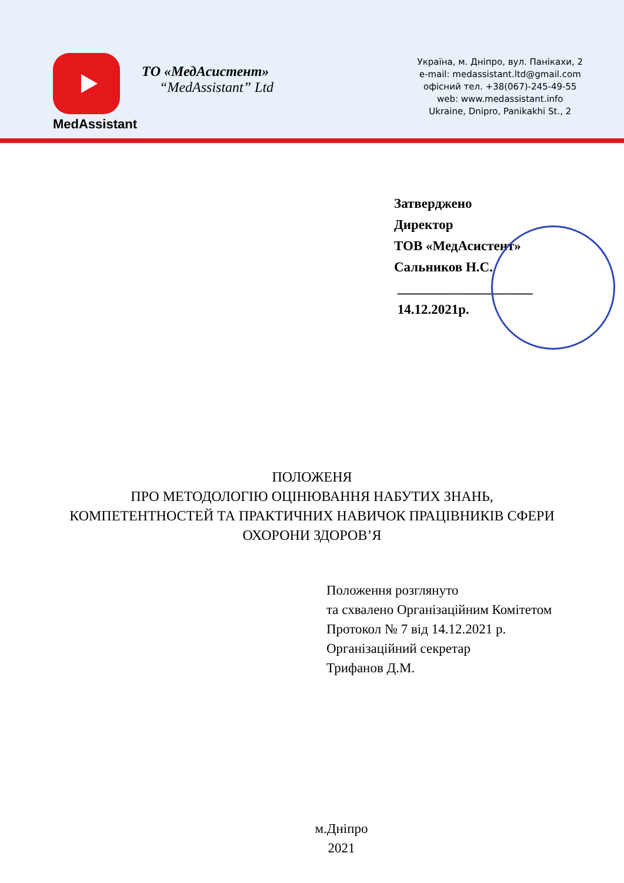MedAssistant
ТО «МедАсистент»
“MedAssistant” Ltd
Україна, м. Дніпро, вул. Панікахи, 2
e-mail: medassistant.ltd@gmail.com
офісний тел. +38(067)-245-49-55
web: www.medassistant.info
Ukraine, Dnipro, Panikakhi St., 2
Затверджено
Директор
ТОВ «МедАсистент»
Сальников Н.С.
____________________
14.12.2021р.
ПОЛОЖЕНЯ
ПРО МЕТОДОЛОГІЮ ОЦІНЮВАННЯ НАБУТИХ ЗНАНЬ,
КОМПЕТЕНТНОСТЕЙ ТА ПРАКТИЧНИХ НАВИЧОК ПРАЦІВНИКІВ СФЕРИ
ОХОРОНИ ЗДОРОВ’Я
Положення розглянуто
та схвалено Організаційним Комітетом
Протокол № 7 від 14.12.2021 р.
Організаційний секретар
Трифанов Д.М.
м.Дніпро
2021